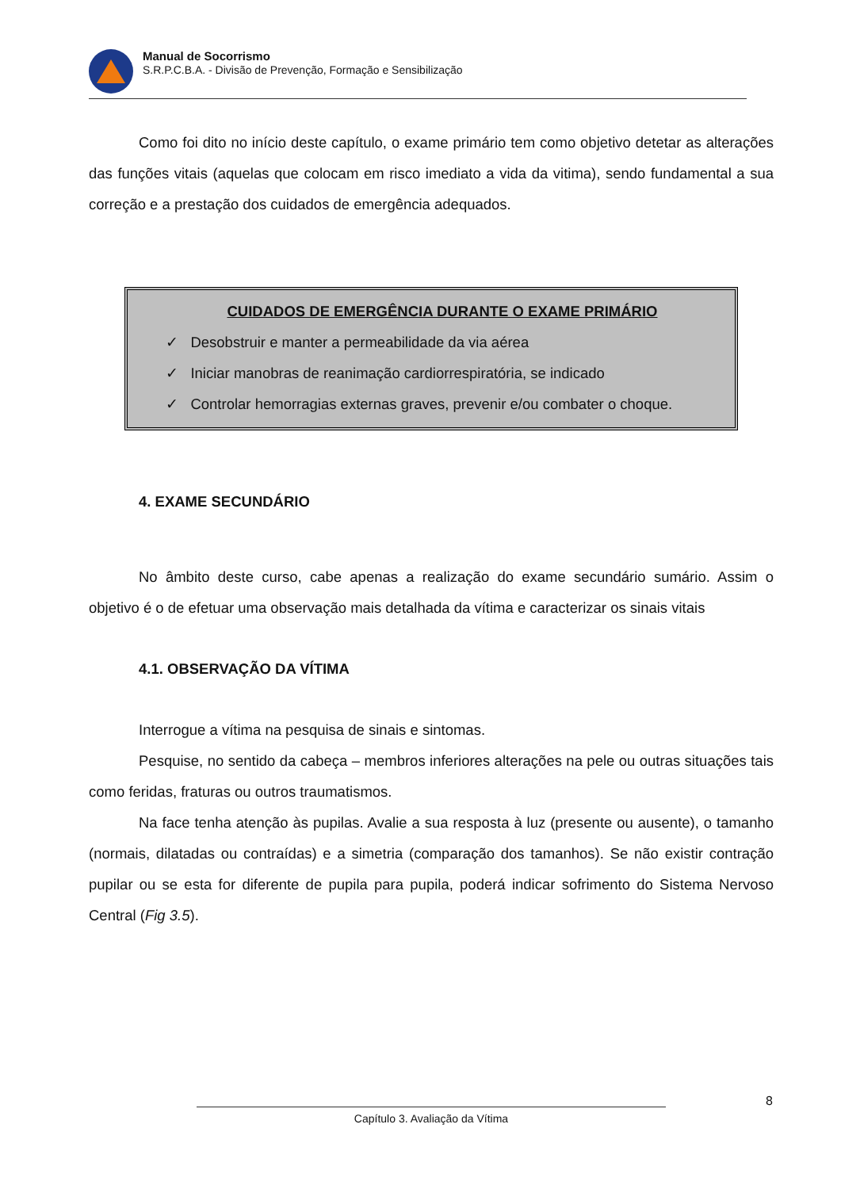Manual de Socorrismo
S.R.P.C.B.A. - Divisão de Prevenção, Formação e Sensibilização
Como foi dito no início deste capítulo, o exame primário tem como objetivo detetar as alterações das funções vitais (aquelas que colocam em risco imediato a vida da vitima), sendo fundamental a sua correção e a prestação dos cuidados de emergência adequados.
CUIDADOS DE EMERGÊNCIA DURANTE O EXAME PRIMÁRIO
✓ Desobstruir e manter a permeabilidade da via aérea
✓ Iniciar manobras de reanimação cardiorrespiratória, se indicado
✓ Controlar hemorragias externas graves, prevenir e/ou combater o choque.
4. EXAME SECUNDÁRIO
No âmbito deste curso, cabe apenas a realização do exame secundário sumário. Assim o objetivo é o de efetuar uma observação mais detalhada da vítima e caracterizar os sinais vitais
4.1. OBSERVAÇÃO DA VÍTIMA
Interrogue a vítima na pesquisa de sinais e sintomas.
Pesquise, no sentido da cabeça – membros inferiores alterações na pele ou outras situações tais como feridas, fraturas ou outros traumatismos.
Na face tenha atenção às pupilas. Avalie a sua resposta à luz (presente ou ausente), o tamanho (normais, dilatadas ou contraídas) e a simetria (comparação dos tamanhos). Se não existir contração pupilar ou se esta for diferente de pupila para pupila, poderá indicar sofrimento do Sistema Nervoso Central (Fig 3.5).
8
Capítulo 3. Avaliação da Vítima